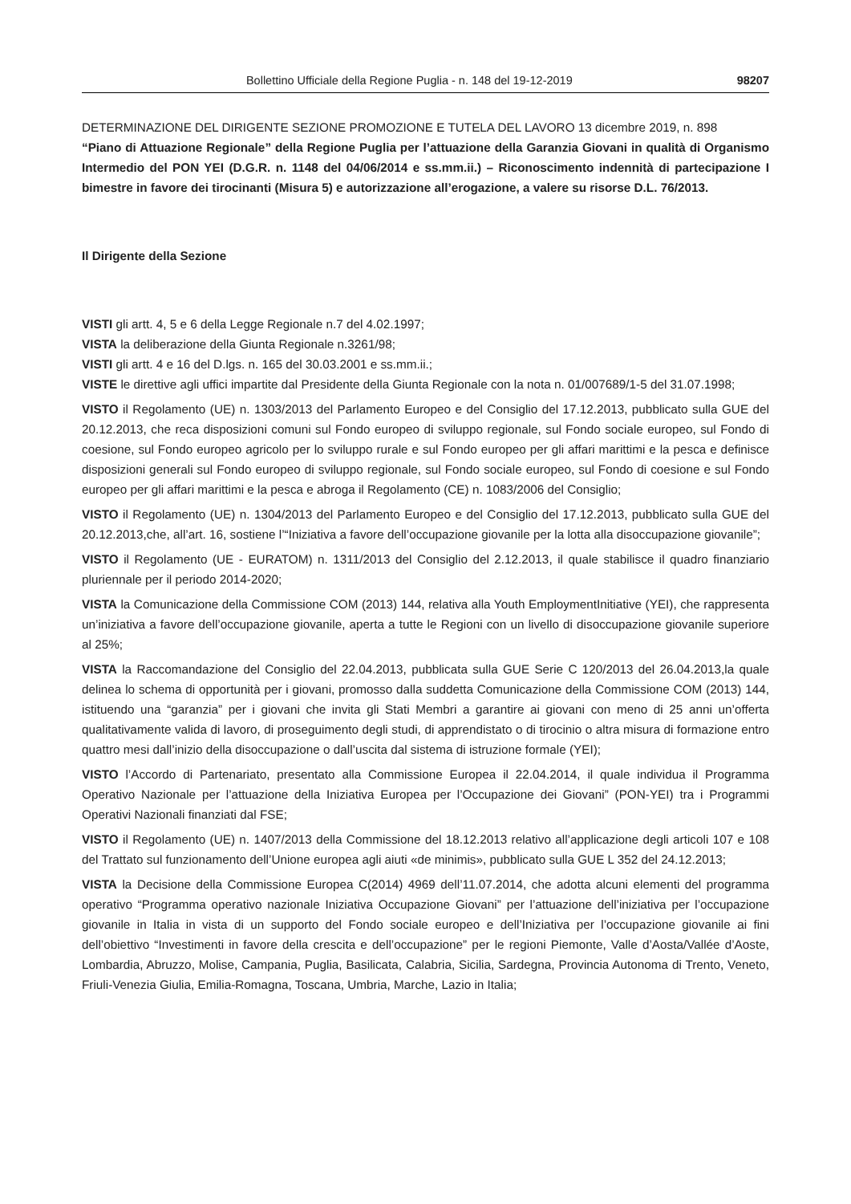Bollettino Ufficiale della Regione Puglia - n. 148 del 19-12-2019 98207
DETERMINAZIONE DEL DIRIGENTE SEZIONE PROMOZIONE E TUTELA DEL LAVORO 13 dicembre 2019, n. 898
“Piano di Attuazione Regionale” della Regione Puglia per l’attuazione della Garanzia Giovani in qualità di Organismo Intermedio del PON YEI (D.G.R. n. 1148 del 04/06/2014 e ss.mm.ii.) – Riconoscimento indennità di partecipazione I bimestre in favore dei tirocinanti (Misura 5) e autorizzazione all’erogazione, a valere su risorse D.L. 76/2013.
Il Dirigente della Sezione
VISTI gli artt. 4, 5 e 6 della Legge Regionale n.7 del 4.02.1997;
VISTA la deliberazione della Giunta Regionale n.3261/98;
VISTI gli artt. 4 e 16 del D.lgs. n. 165 del 30.03.2001 e ss.mm.ii.;
VISTE le direttive agli uffici impartite dal Presidente della Giunta Regionale con la nota n. 01/007689/1-5 del 31.07.1998;
VISTO il Regolamento (UE) n. 1303/2013 del Parlamento Europeo e del Consiglio del 17.12.2013, pubblicato sulla GUE del 20.12.2013, che reca disposizioni comuni sul Fondo europeo di sviluppo regionale, sul Fondo sociale europeo, sul Fondo di coesione, sul Fondo europeo agricolo per lo sviluppo rurale e sul Fondo europeo per gli affari marittimi e la pesca e definisce disposizioni generali sul Fondo europeo di sviluppo regionale, sul Fondo sociale europeo, sul Fondo di coesione e sul Fondo europeo per gli affari marittimi e la pesca e abroga il Regolamento (CE) n. 1083/2006 del Consiglio;
VISTO il Regolamento (UE) n. 1304/2013 del Parlamento Europeo e del Consiglio del 17.12.2013, pubblicato sulla GUE del 20.12.2013,che, all’art. 16, sostiene l’“Iniziativa a favore dell’occupazione giovanile per la lotta alla disoccupazione giovanile”;
VISTO il Regolamento (UE - EURATOM) n. 1311/2013 del Consiglio del 2.12.2013, il quale stabilisce il quadro finanziario pluriennale per il periodo 2014-2020;
VISTA la Comunicazione della Commissione COM (2013) 144, relativa alla Youth EmploymentInitiative (YEI), che rappresenta un’iniziativa a favore dell’occupazione giovanile, aperta a tutte le Regioni con un livello di disoccupazione giovanile superiore al 25%;
VISTA la Raccomandazione del Consiglio del 22.04.2013, pubblicata sulla GUE Serie C 120/2013 del 26.04.2013,la quale delinea lo schema di opportunità per i giovani, promosso dalla suddetta Comunicazione della Commissione COM (2013) 144, istituendo una “garanzia” per i giovani che invita gli Stati Membri a garantire ai giovani con meno di 25 anni un’offerta qualitativamente valida di lavoro, di proseguimento degli studi, di apprendistato o di tirocinio o altra misura di formazione entro quattro mesi dall’inizio della disoccupazione o dall’uscita dal sistema di istruzione formale (YEI);
VISTO l’Accordo di Partenariato, presentato alla Commissione Europea il 22.04.2014, il quale individua il Programma Operativo Nazionale per l’attuazione della Iniziativa Europea per l’Occupazione dei Giovani” (PON-YEI) tra i Programmi Operativi Nazionali finanziati dal FSE;
VISTO il Regolamento (UE) n. 1407/2013 della Commissione del 18.12.2013 relativo all’applicazione degli articoli 107 e 108 del Trattato sul funzionamento dell’Unione europea agli aiuti «de minimis», pubblicato sulla GUE L 352 del 24.12.2013;
VISTA la Decisione della Commissione Europea C(2014) 4969 dell’11.07.2014, che adotta alcuni elementi del programma operativo “Programma operativo nazionale Iniziativa Occupazione Giovani” per l’attuazione dell’iniziativa per l’occupazione giovanile in Italia in vista di un supporto del Fondo sociale europeo e dell’Iniziativa per l’occupazione giovanile ai fini dell’obiettivo “Investimenti in favore della crescita e dell’occupazione” per le regioni Piemonte, Valle d’Aosta/Vallée d’Aoste, Lombardia, Abruzzo, Molise, Campania, Puglia, Basilicata, Calabria, Sicilia, Sardegna, Provincia Autonoma di Trento, Veneto, Friuli-Venezia Giulia, Emilia-Romagna, Toscana, Umbria, Marche, Lazio in Italia;